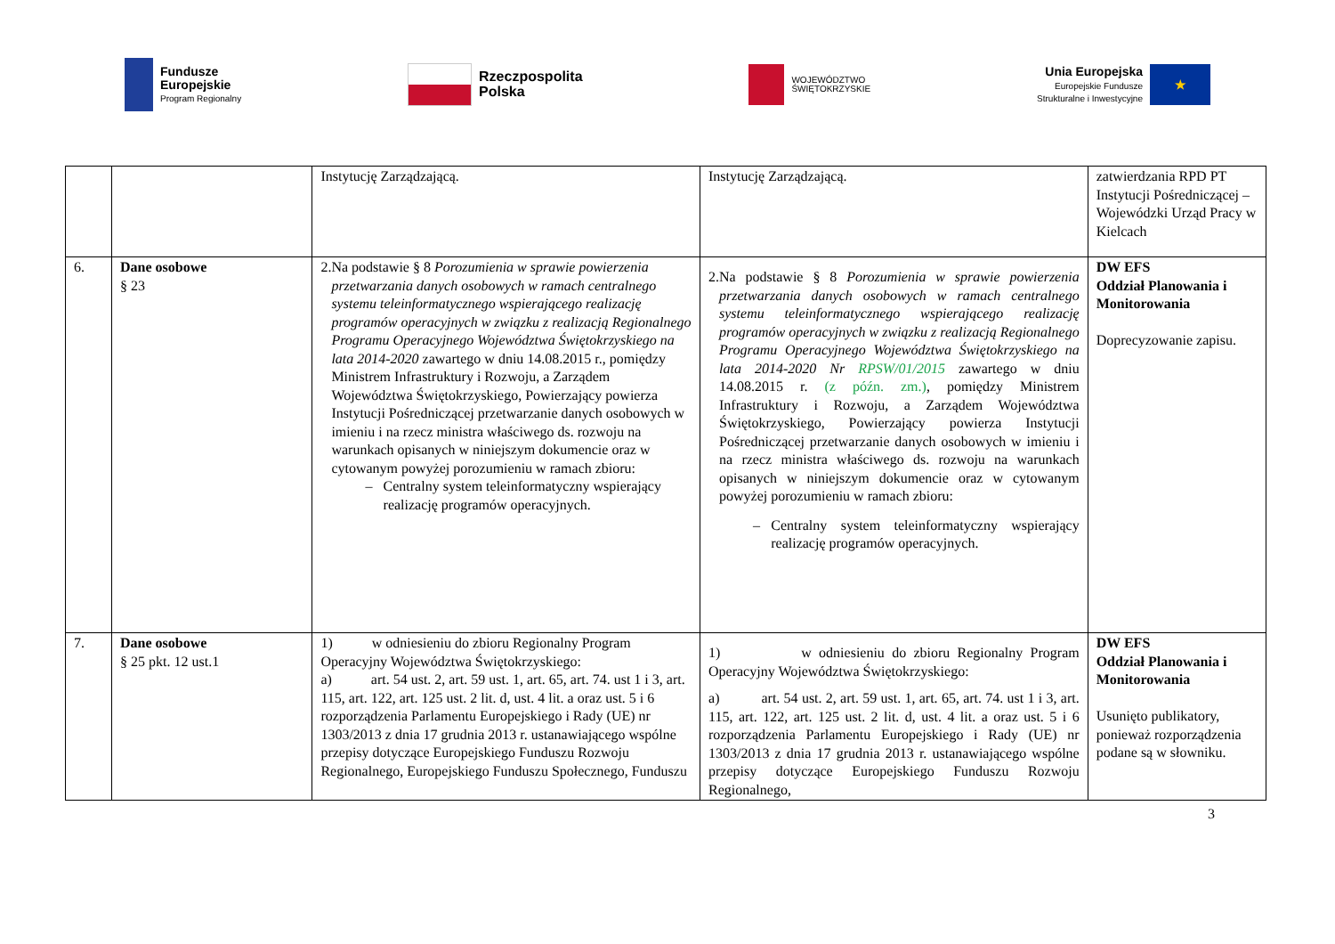Fundusze
Europejskie
Program Regionalny
Rzeczpospolita
Polska
WOJEWÓDZTWO
ŚWIĘTOKRZYSKIE
Unia Europejska
Europejskie Fundusze
Strukturalne i Inwestycyjne
★
| | | Instytucję Zarządzającą. | Instytucję Zarządzającą. | zatwierdzania RPD PT Instytucji Pośredniczącej – Wojewódzki Urząd Pracy w Kielcach |
| 6. | Dane osobowe § 23 | 2. Na podstawie § 8 Porozumienia w sprawie powierzenia przetwarzania danych osobowych w ramach centralnego systemu teleinformatycznego wspierającego realizację programów operacyjnych w związku z realizacją Regionalnego Programu Operacyjnego Województwa Świętokrzyskiego na lata 2014-2020 zawartego w dniu 14.08.2015 r., pomiędzy Ministrem Infrastruktury i Rozwoju, a Zarządem Województwa Świętokrzyskiego, Powierzający powierza Instytucji Pośredniczącej przetwarzanie danych osobowych w imieniu i na rzecz ministra właściwego ds. rozwoju na warunkach opisanych w niniejszym dokumencie oraz w cytowanym powyżej porozumieniu w ramach zbioru: – Centralny system teleinformatyczny wspierający realizację programów operacyjnych. | 2. Na podstawie § 8 Porozumienia w sprawie powierzenia przetwarzania danych osobowych w ramach centralnego systemu teleinformatycznego wspierającego realizację programów operacyjnych w związku z realizacją Regionalnego Programu Operacyjnego Województwa Świętokrzyskiego na lata 2014-2020 Nr RPSW/01/2015 zawartego w dniu 14.08.2015 r. (z późn. zm.) , pomiędzy Ministrem Infrastruktury i Rozwoju, a Zarządem Województwa Świętokrzyskiego, Powierzający powierza Instytucji Pośredniczącej przetwarzanie danych osobowych w imieniu i na rzecz ministra właściwego ds. rozwoju na warunkach opisanych w niniejszym dokumencie oraz w cytowanym powyżej porozumieniu w ramach zbioru: – Centralny system teleinformatyczny wspierający realizację programów operacyjnych. | DW EFS Oddział Planowania i Monitorowania Doprecyzowanie zapisu. |
| 7. | Dane osobowe § 25 pkt. 12 ust.1 | 1) w odniesieniu do zbioru Regionalny Program Operacyjny Województwa Świętokrzyskiego: a) art. 54 ust. 2, art. 59 ust. 1, art. 65, art. 74. ust 1 i 3, art. 115, art. 122, art. 125 ust. 2 lit. d, ust. 4 lit. a oraz ust. 5 i 6 rozporządzenia Parlamentu Europejskiego i Rady (UE) nr 1303/2013 z dnia 17 grudnia 2013 r. ustanawiającego wspólne przepisy dotyczące Europejskiego Funduszu Rozwoju Regionalnego, Europejskiego Funduszu Społecznego, Funduszu | 1) w odniesieniu do zbioru Regionalny Program Operacyjny Województwa Świętokrzyskiego: a) art. 54 ust. 2, art. 59 ust. 1, art. 65, art. 74. ust 1 i 3, art. 115, art. 122, art. 125 ust. 2 lit. d, ust. 4 lit. a oraz ust. 5 i 6 rozporządzenia Parlamentu Europejskiego i Rady (UE) nr 1303/2013 z dnia 17 grudnia 2013 r. ustanawiającego wspólne przepisy dotyczące Europejskiego Funduszu Rozwoju Regionalnego, | DW EFS Oddział Planowania i Monitorowania Usunięto publikatory, ponieważ rozporządzenia podane są w słowniku. |
3